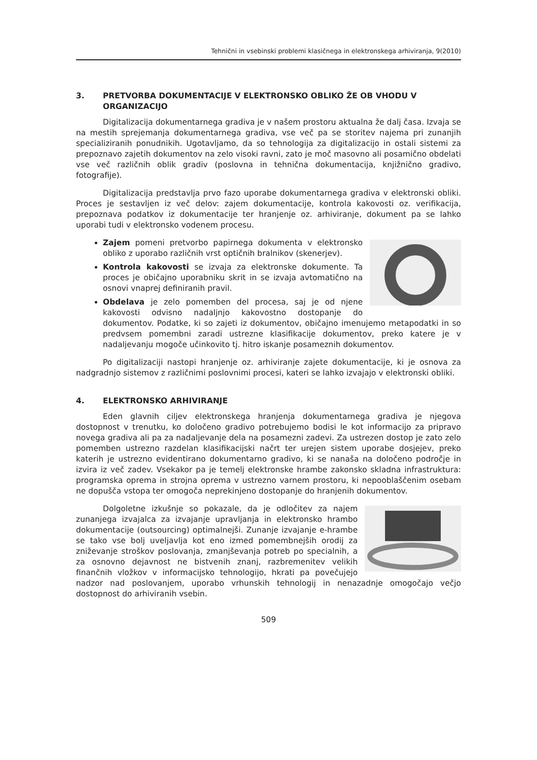Tehnični in vsebinski problemi klasičnega in elektronskega arhiviranja, 9(2010)
3. PRETVORBA DOKUMENTACIJE V ELEKTRONSKO OBLIKO ŽE OB VHODU V ORGANIZACIJO
Digitalizacija dokumentarnega gradiva je v našem prostoru aktualna že dalj časa. Izvaja se na mestih sprejemanja dokumentarnega gradiva, vse več pa se storitev najema pri zunanjih specializiranih ponudnikih. Ugotavljamo, da so tehnologija za digitalizacijo in ostali sistemi za prepoznavo zajetih dokumentov na zelo visoki ravni, zato je moč masovno ali posamično obdelati vse več različnih oblik gradiv (poslovna in tehnična dokumentacija, knjižnično gradivo, fotografije).
Digitalizacija predstavlja prvo fazo uporabe dokumentarnega gradiva v elektronski obliki. Proces je sestavljen iz več delov: zajem dokumentacije, kontrola kakovosti oz. verifikacija, prepoznava podatkov iz dokumentacije ter hranjenje oz. arhiviranje, dokument pa se lahko uporabi tudi v elektronsko vodenem procesu.
Zajem pomeni pretvorbo papirnega dokumenta v elektronsko obliko z uporabo različnih vrst optičnih bralnikov (skenerjev).
Kontrola kakovosti se izvaja za elektronske dokumente. Ta proces je običajno uporabniku skrit in se izvaja avtomatično na osnovi vnaprej definiranih pravil.
Obdelava je zelo pomemben del procesa, saj je od njene kakovosti odvisno nadaljnjo kakovostno dostopanje do dokumentov. Podatke, ki so zajeti iz dokumentov, običajno imenujemo metapodatki in so predvsem pomembni zaradi ustrezne klasifikacije dokumentov, preko katere je v nadaljevanju mogoče učinkovito tj. hitro iskanje posameznih dokumentov.
Po digitalizaciji nastopi hranjenje oz. arhiviranje zajete dokumentacije, ki je osnova za nadgradnjo sistemov z različnimi poslovnimi procesi, kateri se lahko izvajajo v elektronski obliki.
4. ELEKTRONSKO ARHIVIRANJE
Eden glavnih ciljev elektronskega hranjenja dokumentarnega gradiva je njegova dostopnost v trenutku, ko določeno gradivo potrebujemo bodisi le kot informacijo za pripravo novega gradiva ali pa za nadaljevanje dela na posamezni zadevi. Za ustrezen dostop je zato zelo pomemben ustrezno razdelan klasifikacijski načrt ter urejen sistem uporabe dosjejev, preko katerih je ustrezno evidentirano dokumentarno gradivo, ki se nanaša na določeno področje in izvira iz več zadev. Vsekakor pa je temelj elektronske hrambe zakonsko skladna infrastruktura: programska oprema in strojna oprema v ustrezno varnem prostoru, ki nepooblaščenim osebam ne dopušča vstopa ter omogoča neprekinjeno dostopanje do hranjenih dokumentov.
Dolgoletne izkušnje so pokazale, da je odločitev za najem zunanjega izvajalca za izvajanje upravljanja in elektronsko hrambo dokumentacije (outsourcing) optimalnejši. Zunanje izvajanje e-hrambe se tako vse bolj uveljavlja kot eno izmed pomembnejših orodij za zniževanje stroškov poslovanja, zmanjševanja potreb po specialnih, a za osnovno dejavnost ne bistvenih znanj, razbremenitev velikih finančnih vložkov v informacijsko tehnologijo, hkrati pa povečujejo nadzor nad poslovanjem, uporabo vrhunskih tehnologij in nenazadnje omogočajo večjo dostopnost do arhiviranih vsebin.
509